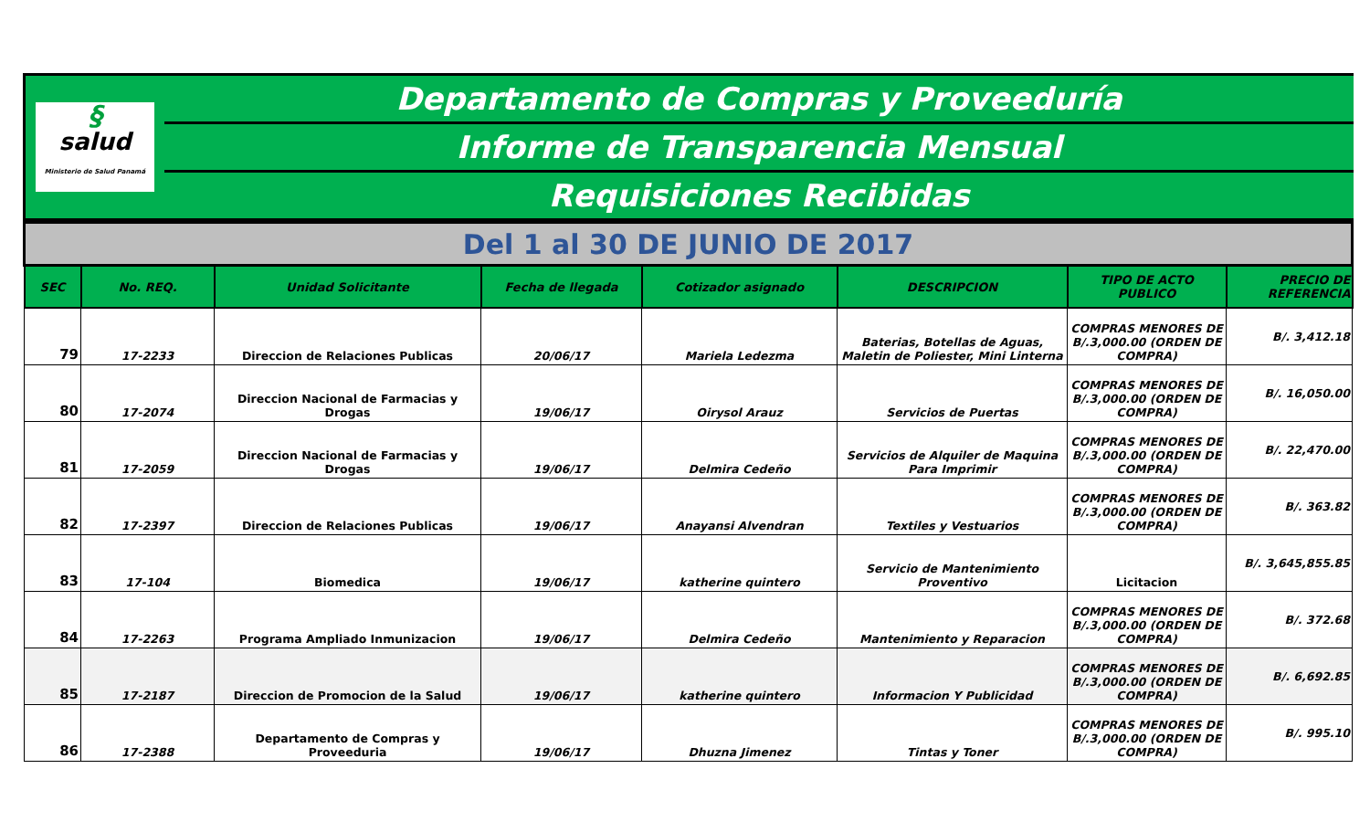| § salud Ministerio de Salud Panamá | Departamento de Compras y Proveeduría |
| | Informe de Transparencia Mensual |
| | Requisiciones Recibidas |
| Del 1 al 30 DE JUNIO DE 2017 | | | | | | | |
| SEC | No. REQ. | Unidad Solicitante | Fecha de llegada | Cotizador asignado | DESCRIPCION | TIPO DE ACTO PUBLICO | PRECIO DE REFERENCIA |
| 79 | 17-2233 | Direccion de Relaciones Publicas | 20/06/17 | Mariela Ledezma | Baterias, Botellas de Aguas, Maletin de Poliester, Mini Linterna | COMPRAS MENORES DE B/.3,000.00 (ORDEN DE COMPRA) | B/. 3,412.18 |
| 80 | 17-2074 | Direccion Nacional de Farmacias y Drogas | 19/06/17 | Oirysol Arauz | Servicios de Puertas | COMPRAS MENORES DE B/.3,000.00 (ORDEN DE COMPRA) | B/. 16,050.00 |
| 81 | 17-2059 | Direccion Nacional de Farmacias y Drogas | 19/06/17 | Delmira Cedeño | Servicios de Alquiler de Maquina Para Imprimir | COMPRAS MENORES DE B/.3,000.00 (ORDEN DE COMPRA) | B/. 22,470.00 |
| 82 | 17-2397 | Direccion de Relaciones Publicas | 19/06/17 | Anayansi Alvendran | Textiles y Vestuarios | COMPRAS MENORES DE B/.3,000.00 (ORDEN DE COMPRA) | B/. 363.82 |
| 83 | 17-104 | Biomedica | 19/06/17 | katherine quintero | Servicio de Mantenimiento Proventivo | Licitacion | B/. 3,645,855.85 |
| 84 | 17-2263 | Programa Ampliado Inmunizacion | 19/06/17 | Delmira Cedeño | Mantenimiento y Reparacion | COMPRAS MENORES DE B/.3,000.00 (ORDEN DE COMPRA) | B/. 372.68 |
| 85 | 17-2187 | Direccion de Promocion de la Salud | 19/06/17 | katherine quintero | Informacion Y Publicidad | COMPRAS MENORES DE B/.3,000.00 (ORDEN DE COMPRA) | B/. 6,692.85 |
| 86 | 17-2388 | Departamento de Compras y Proveeduria | 19/06/17 | Dhuzna Jimenez | Tintas y Toner | COMPRAS MENORES DE B/.3,000.00 (ORDEN DE COMPRA) | B/. 995.10 |